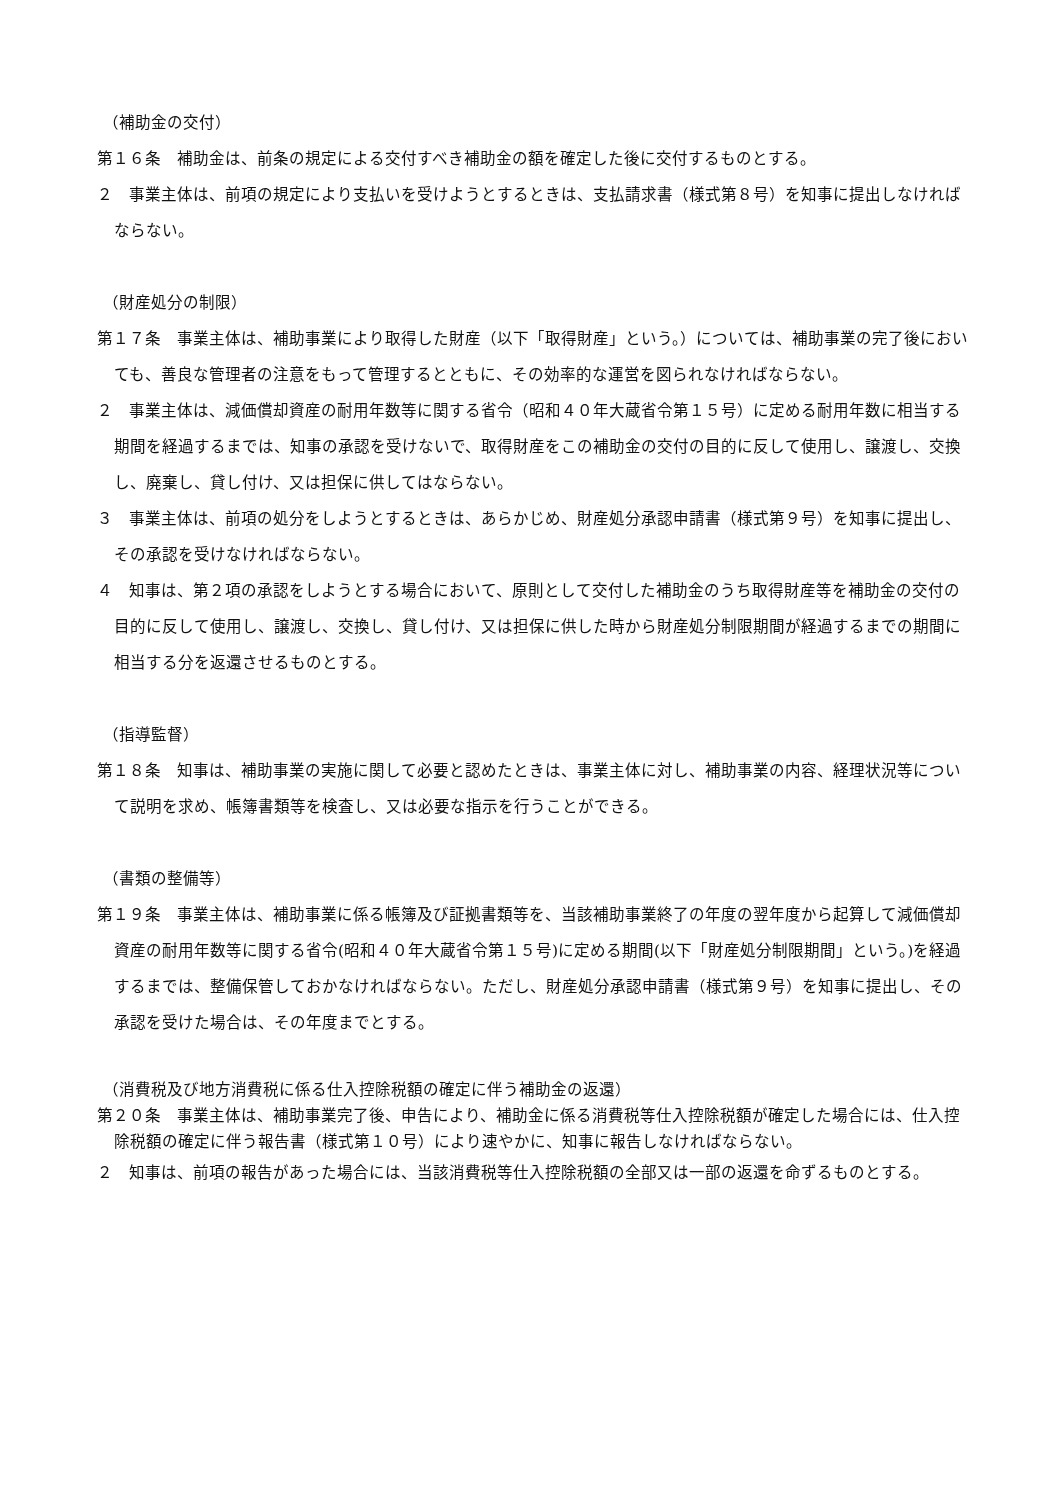（補助金の交付）
第１６条　補助金は、前条の規定による交付すべき補助金の額を確定した後に交付するものとする。
２　事業主体は、前項の規定により支払いを受けようとするときは、支払請求書（様式第８号）を知事に提出しなければならない。
（財産処分の制限）
第１７条　事業主体は、補助事業により取得した財産（以下「取得財産」という。）については、補助事業の完了後においても、善良な管理者の注意をもって管理するとともに、その効率的な運営を図られなければならない。
２　事業主体は、減価償却資産の耐用年数等に関する省令（昭和４０年大蔵省令第１５号）に定める耐用年数に相当する期間を経過するまでは、知事の承認を受けないで、取得財産をこの補助金の交付の目的に反して使用し、譲渡し、交換し、廃棄し、貸し付け、又は担保に供してはならない。
３　事業主体は、前項の処分をしようとするときは、あらかじめ、財産処分承認申請書（様式第９号）を知事に提出し、その承認を受けなければならない。
４　知事は、第２項の承認をしようとする場合において、原則として交付した補助金のうち取得財産等を補助金の交付の目的に反して使用し、譲渡し、交換し、貸し付け、又は担保に供した時から財産処分制限期間が経過するまでの期間に相当する分を返還させるものとする。
（指導監督）
第１８条　知事は、補助事業の実施に関して必要と認めたときは、事業主体に対し、補助事業の内容、経理状況等について説明を求め、帳簿書類等を検査し、又は必要な指示を行うことができる。
（書類の整備等）
第１９条　事業主体は、補助事業に係る帳簿及び証拠書類等を、当該補助事業終了の年度の翌年度から起算して減価償却資産の耐用年数等に関する省令(昭和４０年大蔵省令第１５号)に定める期間(以下「財産処分制限期間」という。)を経過するまでは、整備保管しておかなければならない。ただし、財産処分承認申請書（様式第９号）を知事に提出し、その承認を受けた場合は、その年度までとする。
（消費税及び地方消費税に係る仕入控除税額の確定に伴う補助金の返還）
第２０条　事業主体は、補助事業完了後、申告により、補助金に係る消費税等仕入控除税額が確定した場合には、仕入控除税額の確定に伴う報告書（様式第１０号）により速やかに、知事に報告しなければならない。
２　知事は、前項の報告があった場合には、当該消費税等仕入控除税額の全部又は一部の返還を命ずるものとする。